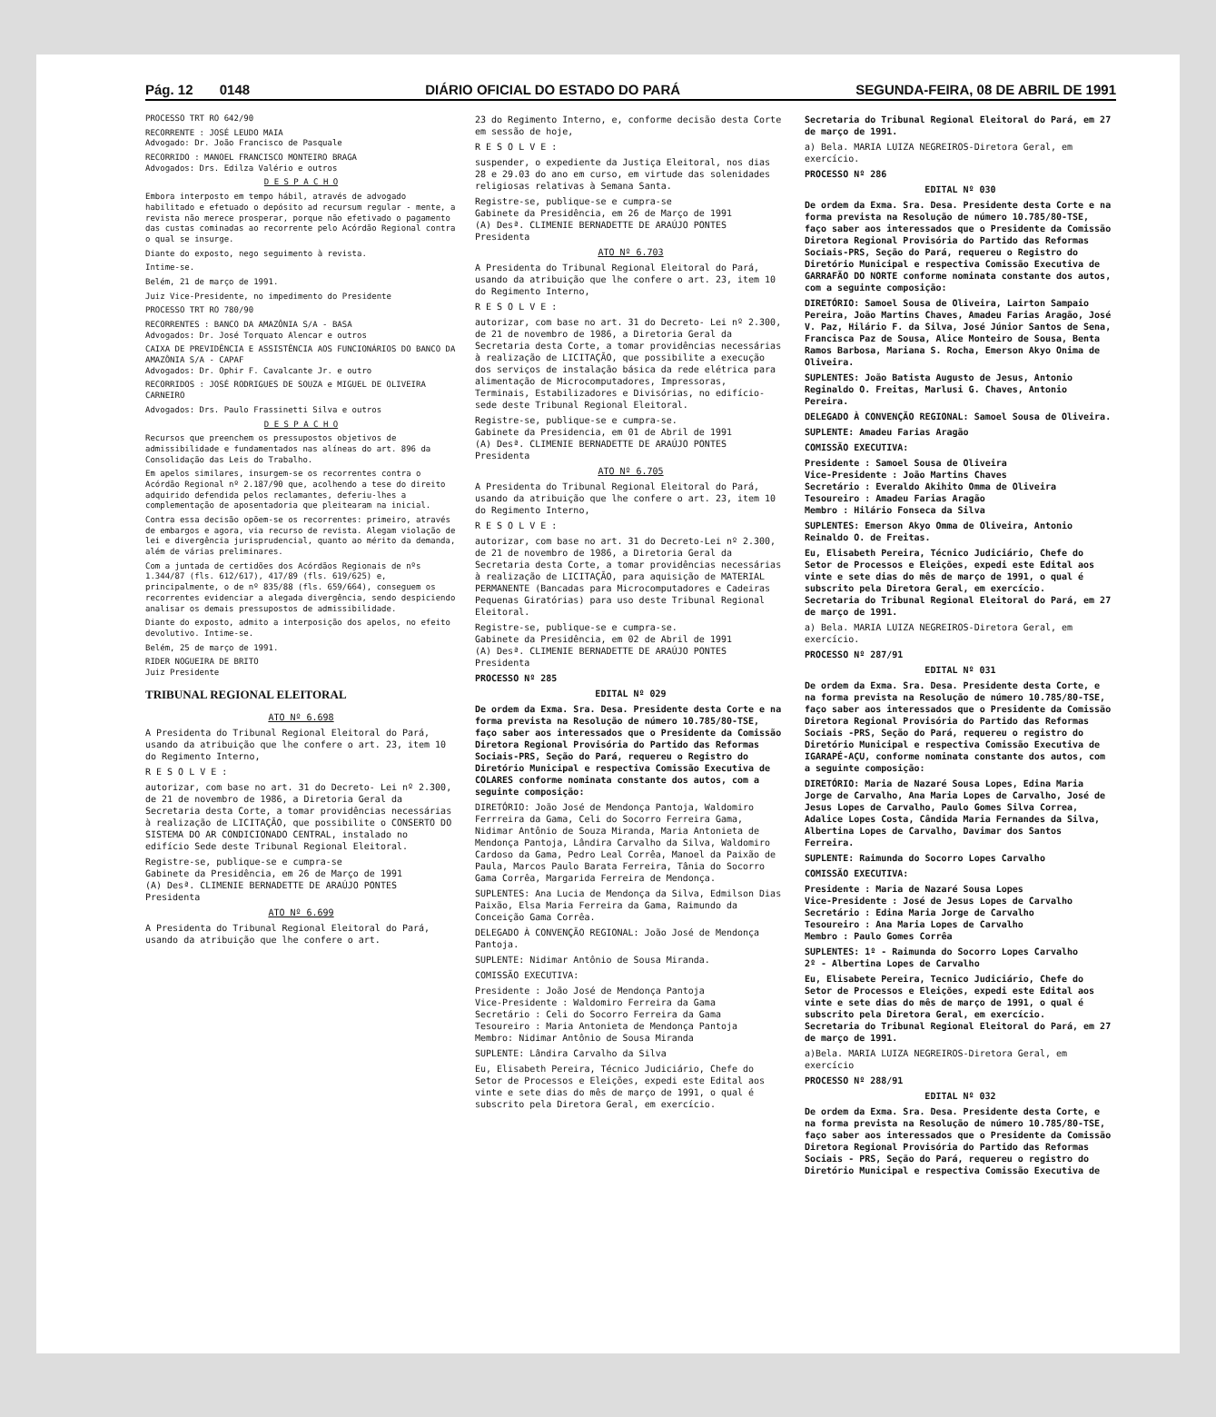Pág. 12 0148 DIÁRIO OFICIAL DO ESTADO DO PARÁ SEGUNDA-FEIRA, 08 DE ABRIL DE 1991
PROCESSO TRT RO 642/90
RECORRENTE : JOSÉ LEUDO MAIA
Advogado: Dr. João Francisco de Pasquale
RECORRIDO : MANOEL FRANCISCO MONTEIRO BRAGA
Advogados: Drs. Edilza Valério e outros
D E S P A C H O
Embora interposto em tempo hábil, através de advogado habilitado e efetuado o depósito ad recursum regular - mente, a revista não merece prosperar, porque não efetivado o pagamento das custas cominadas ao recorrente pelo Acórdão Regional contra o qual se insurge.
Diante do exposto, nego seguimento à revista.
Intime-se.
Belém, 21 de março de 1991.
Juiz Vice-Presidente, no impedimento do Presidente
PROCESSO TRT RO 780/90
RECORRENTES : BANCO DA AMAZÔNIA S/A - BASA
Advogados: Dr. José Torquato Alencar e outros
CAIXA DE PREVIDÊNCIA E ASSISTÊNCIA AOS FUNCIONÁRIOS DO BANCO DA AMAZÔNIA S/A - CAPAF
Advogados: Dr. Ophir F. Cavalcante Jr. e outro
RECORRIDOS : JOSÉ RODRIGUES DE SOUZA e MIGUEL DE OLIVEIRA CARNEIRO
Advogados: Drs. Paulo Frassinetti Silva e outros
D E S P A C H O
Recursos que preenchem os pressupostos objetivos de admissibilidade e fundamentados nas alíneas do art. 896 da Consolidação das Leis do Trabalho.
Em apelos similares, insurgem-se os recorrentes contra o Acórdão Regional nº 2.187/90 que, acolhendo a tese do direito adquirido defendida pelos reclamantes, deferiu-lhes a complementação de aposentadoria que pleitearam na inicial.
Contra essa decisão opõem-se os recorrentes: primeiro, através de embargos e agora, via recurso de revista. Alegam violação de lei e divergência jurisprudencial, quanto ao mérito da demanda, além de várias preliminares.
Com a juntada de certidões dos Acórdãos Regionais de nºs 1.344/87 (fls. 612/617), 417/89 (fls. 619/625) e, principalmente, o de nº 835/88 (fls. 659/664), conseguem os recorrentes evidenciar a alegada divergência, sendo despiciendo analisar os demais pressupostos de admissibilidade.
Diante do exposto, admito a interposição dos apelos, no efeito devolutivo. Intime-se.
Belém, 25 de março de 1991.
RIDER NOGUEIRA DE BRITO
Juiz Presidente
TRIBUNAL REGIONAL ELEITORAL
ATO Nº 6.698
A Presidenta do Tribunal Regional Eleitoral do Pará, usando da atribuição que lhe confere o art. 23, item 10 do Regimento Interno,
R E S O L V E :
autorizar, com base no art. 31 do Decreto- Lei nº 2.300, de 21 de novembro de 1986, a Diretoria Geral da Secretaria desta Corte, a tomar providências necessárias à realização de LICITAÇÃO, que possibilite o CONSERTO DO SISTEMA DO AR CONDICIONADO CENTRAL, instalado no edifício Sede deste Tribunal Regional Eleitoral.
Registre-se, publique-se e cumpra-se
Gabinete da Presidência, em 26 de Março de 1991
(A) Desª. CLIMENIE BERNADETTE DE ARAÚJO PONTES
Presidenta
ATO Nº 6.699
A Presidenta do Tribunal Regional Eleitoral do Pará, usando da atribuição que lhe confere o art.
23 do Regimento Interno, e, conforme decisão desta Corte em sessão de hoje,
R E S O L V E :
suspender, o expediente da Justiça Eleitoral, nos dias 28 e 29.03 do ano em curso, em virtude das solenidades religiosas relativas à Semana Santa.
Registre-se, publique-se e cumpra-se
Gabinete da Presidência, em 26 de Março de 1991
(A) Desª. CLIMENIE BERNADETTE DE ARAÚJO PONTES
Presidenta
ATO Nº 6.703
A Presidenta do Tribunal Regional Eleitoral do Pará, usando da atribuição que lhe confere o art. 23, item 10 do Regimento Interno,
R E S O L V E :
autorizar, com base no art. 31 do Decreto- Lei nº 2.300, de 21 de novembro de 1986, a Diretoria Geral da Secretaria desta Corte, a tomar providências necessárias à realização de LICITAÇÃO, que possibilite a execução dos serviços de instalação básica da rede elétrica para alimentação de Microcomputadores, Impressoras, Terminais, Estabilizadores e Divisórias, no edifício-sede deste Tribunal Regional Eleitoral.
Registre-se, publique-se e cumpra-se.
Gabinete da Presidencia, em 01 de Abril de 1991
(A) Desª. CLIMENIE BERNADETTE DE ARAÚJO PONTES
Presidenta
ATO Nº 6.705
A Presidenta do Tribunal Regional Eleitoral do Pará, usando da atribuição que lhe confere o art. 23, item 10 do Regimento Interno,
R E S O L V E :
autorizar, com base no art. 31 do Decreto-Lei nº 2.300, de 21 de novembro de 1986, a Diretoria Geral da Secretaria desta Corte, a tomar providências necessárias à realização de LICITAÇÃO, para aquisição de MATERIAL PERMANENTE (Bancadas para Microcomputadores e Cadeiras Pequenas Giratórias) para uso deste Tribunal Regional Eleitoral.
Registre-se, publique-se e cumpra-se.
Gabinete da Presidência, em 02 de Abril de 1991
(A) Desª. CLIMENIE BERNADETTE DE ARAÚJO PONTES
Presidenta
PROCESSO Nº 285
EDITAL Nº 029
De ordem da Exma. Sra. Desa. Presidente desta Corte e na forma prevista na Resolução de número 10.785/80-TSE, faço saber aos interessados que o Presidente da Comissão Diretora Regional Provisória do Partido das Reformas Sociais-PRS, Seção do Pará, requereu o Registro do Diretório Municipal e respectiva Comissão Executiva de COLARES conforme nominata constante dos autos, com a seguinte composição:
DIRETÓRIO: João José de Mendonça Pantoja, Waldomiro Ferrreira da Gama, Celi do Socorro Ferreira Gama, Nidimar Antônio de Souza Miranda, Maria Antonieta de Mendonça Pantoja, Lândira Carvalho da Silva, Waldomiro Cardoso da Gama, Pedro Leal Corrêa, Manoel da Paixão de Paula, Marcos Paulo Barata Ferreira, Tânia do Socorro Gama Corrêa, Margarida Ferreira de Mendonça.
SUPLENTES: Ana Lucia de Mendonça da Silva, Edmilson Dias Paixão, Elsa Maria Ferreira da Gama, Raimundo da Conceição Gama Corrêa.
DELEGADO À CONVENÇÃO REGIONAL: João José de Mendonça Pantoja.
SUPLENTE: Nidimar Antônio de Sousa Miranda.
COMISSÃO EXECUTIVA:
Presidente : João José de Mendonça Pantoja
Vice-Presidente : Waldomiro Ferreira da Gama
Secretário : Celi do Socorro Ferreira da Gama
Tesoureiro : Maria Antonieta de Mendonça Pantoja
Membro: Nidimar Antônio de Sousa Miranda
SUPLENTE: Lândira Carvalho da Silva
Eu, Elisabeth Pereira, Técnico Judiciário, Chefe do Setor de Processos e Eleições, expedi este Edital aos vinte e sete dias do mês de março de 1991, o qual é subscrito pela Diretora Geral, em exercício.
Secretaria do Tribunal Regional Eleitoral do Pará, em 27 de março de 1991.
a) Bela. MARIA LUIZA NEGREIROS-Diretora Geral, em exercício.
PROCESSO Nº 286
EDITAL Nº 030
De ordem da Exma. Sra. Desa. Presidente desta Corte e na forma prevista na Resolução de número 10.785/80-TSE, faço saber aos interessados que o Presidente da Comissão Diretora Regional Provisória do Partido das Reformas Sociais-PRS, Seção do Pará, requereu o Registro do Diretório Municipal e respectiva Comissão Executiva de GARRAFÃO DO NORTE conforme nominata constante dos autos, com a seguinte composição:
DIRETÓRIO: Samoel Sousa de Oliveira, Lairton Sampaio Pereira, João Martins Chaves, Amadeu Farias Aragão, José V. Paz, Hilário F. da Silva, José Júnior Santos de Sena, Francisca Paz de Sousa, Alice Monteiro de Sousa, Benta Ramos Barbosa, Mariana S. Rocha, Emerson Akyo Onima de Oliveira.
SUPLENTES: João Batista Augusto de Jesus, Antonio Reginaldo O. Freitas, Marlusi G. Chaves, Antonio Pereira.
DELEGADO À CONVENÇÃO REGIONAL: Samoel Sousa de Oliveira.
SUPLENTE: Amadeu Farias Aragão
COMISSÃO EXECUTIVA:
Presidente : Samoel Sousa de Oliveira
Vice-Presidente : João Martins Chaves
Secretário : Everaldo Akihito Omma de Oliveira
Tesoureiro : Amadeu Farias Aragão
Membro : Hilário Fonseca da Silva
SUPLENTES: Emerson Akyo Omma de Oliveira, Antonio Reinaldo O. de Freitas.
Eu, Elisabeth Pereira, Técnico Judiciário, Chefe do Setor de Processos e Eleições, expedi este Edital aos vinte e sete dias do mês de março de 1991, o qual é subscrito pela Diretora Geral, em exercício.
Secretaria do Tribunal Regional Eleitoral do Pará, em 27 de março de 1991.
a) Bela. MARIA LUIZA NEGREIROS-Diretora Geral, em exercício.
PROCESSO Nº 287/91
EDITAL Nº 031
De ordem da Exma. Sra. Desa. Presidente desta Corte, e na forma prevista na Resolução de número 10.785/80-TSE, faço saber aos interessados que o Presidente da Comissão Diretora Regional Provisória do Partido das Reformas Sociais -PRS, Seção do Pará, requereu o registro do Diretório Municipal e respectiva Comissão Executiva de IGARAPÉ-AÇU, conforme nominata constante dos autos, com a seguinte composição:
DIRETÓRIO: Maria de Nazaré Sousa Lopes, Edina Maria Jorge de Carvalho, Ana Maria Lopes de Carvalho, José de Jesus Lopes de Carvalho, Paulo Gomes Silva Correa, Adalice Lopes Costa, Cândida Maria Fernandes da Silva, Albertina Lopes de Carvalho, Davimar dos Santos Ferreira.
SUPLENTE: Raimunda do Socorro Lopes Carvalho
COMISSÃO EXECUTIVA:
Presidente : Maria de Nazaré Sousa Lopes
Vice-Presidente : José de Jesus Lopes de Carvalho
Secretário : Edina Maria Jorge de Carvalho
Tesoureiro : Ana Maria Lopes de Carvalho
Membro : Paulo Gomes Corrêa
SUPLENTES: 1º - Raimunda do Socorro Lopes Carvalho
2º - Albertina Lopes de Carvalho
Eu, Elisabete Pereira, Tecnico Judiciário, Chefe do Setor de Processos e Eleições, expedi este Edital aos vinte e sete dias do mês de março de 1991, o qual é subscrito pela Diretora Geral, em exercício.
Secretaria do Tribunal Regional Eleitoral do Pará, em 27 de março de 1991.
a)Bela. MARIA LUIZA NEGREIROS-Diretora Geral, em exercício
PROCESSO Nº 288/91
EDITAL Nº 032
De ordem da Exma. Sra. Desa. Presidente desta Corte, e na forma prevista na Resolução de número 10.785/80-TSE, faço saber aos interessados que o Presidente da Comissão Diretora Regional Provisória do Partido das Reformas Sociais - PRS, Seção do Pará, requereu o registro do Diretório Municipal e respectiva Comissão Executiva de